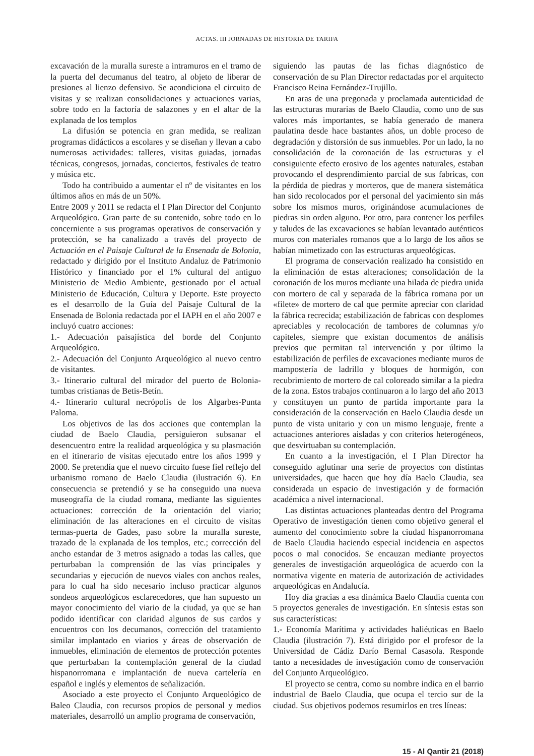ACTAS. III JORNADAS DE HISTORIA DE TARIFA
excavación de la muralla sureste a intramuros en el tramo de la puerta del decumanus del teatro, al objeto de liberar de presiones al lienzo defensivo. Se acondiciona el circuito de visitas y se realizan consolidaciones y actuaciones varias, sobre todo en la factoría de salazones y en el altar de la explanada de los templos
La difusión se potencia en gran medida, se realizan programas didácticos a escolares y se diseñan y llevan a cabo numerosas actividades: talleres, visitas guiadas, jornadas técnicas, congresos, jornadas, conciertos, festivales de teatro y música etc.
Todo ha contribuido a aumentar el nº de visitantes en los últimos años en más de un 50%.
Entre 2009 y 2011 se redacta el I Plan Director del Conjunto Arqueológico. Gran parte de su contenido, sobre todo en lo concerniente a sus programas operativos de conservación y protección, se ha canalizado a través del proyecto de Actuación en el Paisaje Cultural de la Ensenada de Bolonia, redactado y dirigido por el Instituto Andaluz de Patrimonio Histórico y financiado por el 1% cultural del antiguo Ministerio de Medio Ambiente, gestionado por el actual Ministerio de Educación, Cultura y Deporte. Este proyecto es el desarrollo de la Guía del Paisaje Cultural de la Ensenada de Bolonia redactada por el IAPH en el año 2007 e incluyó cuatro acciones:
1.- Adecuación paisajística del borde del Conjunto Arqueológico.
2.- Adecuación del Conjunto Arqueológico al nuevo centro de visitantes.
3.- Itinerario cultural del mirador del puerto de Bolonia-tumbas cristianas de Betis-Betín.
4.- Itinerario cultural necrópolis de los Algarbes-Punta Paloma.
Los objetivos de las dos acciones que contemplan la ciudad de Baelo Claudia, persiguieron subsanar el desencuentro entre la realidad arqueológica y su plasmación en el itinerario de visitas ejecutado entre los años 1999 y 2000. Se pretendía que el nuevo circuito fuese fiel reflejo del urbanismo romano de Baelo Claudia (ilustración 6). En consecuencia se pretendió y se ha conseguido una nueva museografía de la ciudad romana, mediante las siguientes actuaciones: corrección de la orientación del viario; eliminación de las alteraciones en el circuito de visitas termas-puerta de Gades, paso sobre la muralla sureste, trazado de la explanada de los templos, etc.; corrección del ancho estandar de 3 metros asignado a todas las calles, que perturbaban la comprensión de las vías principales y secundarias y ejecución de nuevos viales con anchos reales, para lo cual ha sido necesario incluso practicar algunos sondeos arqueológicos esclarecedores, que han supuesto un mayor conocimiento del viario de la ciudad, ya que se han podido identificar con claridad algunos de sus cardos y encuentros con los decumanos, corrección del tratamiento similar implantado en viarios y áreas de observación de inmuebles, eliminación de elementos de protección potentes que perturbaban la contemplación general de la ciudad hispanorromana e implantación de nueva cartelería en español e inglés y elementos de señalización.
Asociado a este proyecto el Conjunto Arqueológico de Baleo Claudia, con recursos propios de personal y medios materiales, desarrolló un amplio programa de conservación,
siguiendo las pautas de las fichas diagnóstico de conservación de su Plan Director redactadas por el arquitecto Francisco Reina Fernández-Trujillo.
En aras de una pregonada y proclamada autenticidad de las estructuras murarias de Baelo Claudia, como uno de sus valores más importantes, se había generado de manera paulatina desde hace bastantes años, un doble proceso de degradación y distorsión de sus inmuebles. Por un lado, la no consolidación de la coronación de las estructuras y el consiguiente efecto erosivo de los agentes naturales, estaban provocando el desprendimiento parcial de sus fabricas, con la pérdida de piedras y morteros, que de manera sistemática han sido recolocados por el personal del yacimiento sin más sobre los mismos muros, originándose acumulaciones de piedras sin orden alguno. Por otro, para contener los perfiles y taludes de las excavaciones se habían levantado auténticos muros con materiales romanos que a lo largo de los años se habían mimetizado con las estructuras arqueológicas.
El programa de conservación realizado ha consistido en la eliminación de estas alteraciones; consolidación de la coronación de los muros mediante una hilada de piedra unida con mortero de cal y separada de la fábrica romana por un «filete» de mortero de cal que permite apreciar con claridad la fábrica recrecida; estabilización de fabricas con desplomes apreciables y recolocación de tambores de columnas y/o capiteles, siempre que existan documentos de análisis previos que permitan tal intervención y por último la estabilización de perfiles de excavaciones mediante muros de mampostería de ladrillo y bloques de hormigón, con recubrimiento de mortero de cal coloreado similar a la piedra de la zona. Estos trabajos continuaron a lo largo del año 2013 y constituyen un punto de partida importante para la consideración de la conservación en Baelo Claudia desde un punto de vista unitario y con un mismo lenguaje, frente a actuaciones anteriores aisladas y con criterios heterogéneos, que desvirtuaban su contemplación.
En cuanto a la investigación, el I Plan Director ha conseguido aglutinar una serie de proyectos con distintas universidades, que hacen que hoy día Baelo Claudia, sea considerada un espacio de investigación y de formación académica a nivel internacional.
Las distintas actuaciones planteadas dentro del Programa Operativo de investigación tienen como objetivo general el aumento del conocimiento sobre la ciudad hispanorromana de Baelo Claudia haciendo especial incidencia en aspectos pocos o mal conocidos. Se encauzan mediante proyectos generales de investigación arqueológica de acuerdo con la normativa vigente en materia de autorización de actividades arqueológicas en Andalucía.
Hoy día gracias a esa dinámica Baelo Claudia cuenta con 5 proyectos generales de investigación. En síntesis estas son sus características:
1.- Economía Marítima y actividades haliéuticas en Baelo Claudia (ilustración 7). Está dirigido por el profesor de la Universidad de Cádiz Darío Bernal Casasola. Responde tanto a necesidades de investigación como de conservación del Conjunto Arqueológico.
El proyecto se centra, como su nombre indica en el barrio industrial de Baelo Claudia, que ocupa el tercio sur de la ciudad. Sus objetivos podemos resumirlos en tres líneas:
15 - Al Qantir 21 (2018)